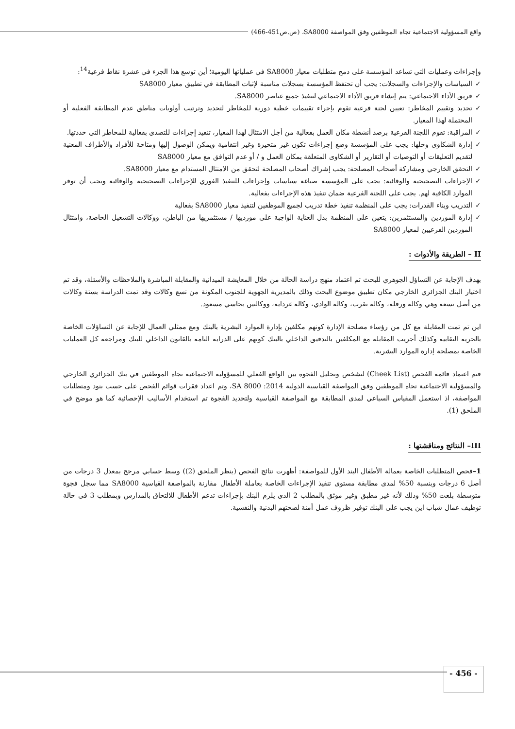واقع المسؤولية الاجتماعية تجاه الموظفين وفق المواصفة SA8000، (ص.ص451-466)
وإجراءات وعمليات التي تساعد المؤسسة على دمج متطلبات معيار SA8000 في عملياتها اليومية؛ أين توسع هذا الجزء في عشرة نقاط فرعية<sup>14</sup>:
✓ السياسات والإجراءات والسجلات: يجب أن تحتفظ المؤسسة بسجلات مناسبة لإثبات المطابقة في تطبيق معيار SA8000
✓ فريق الأداء الاجتماعي: يتم إنشاء فريق الأداء الاجتماعي لتنفيذ جميع عناصر SA8000.
✓ تحديد وتقييم المخاطر: تعيين لجنة فرعية تقوم بإجراء تقييمات خطية دورية للمخاطر لتحديد وترتيب أولويات مناطق عدم المطابقة الفعلية أو المحتملة لهذا المعيار.
✓ المراقبة: تقوم اللجنة الفرعية برصد أنشطة مكان العمل بفعالية من أجل الامتثال لهذا المعيار، تنفيذ إجراءات للتصدي بفعالية للمخاطر التي حددتها.
✓ إدارة الشكاوى وحلها: يجب على المؤسسة وضع إجراءات تكون غير متحيزة وغير انتقامية ويمكن الوصول إليها ومتاحة للأفراد والأطراف المعنية لتقديم التعليقات أو التوصيات أو التقارير أو الشكاوى المتعلقة بمكان العمل و / أو عدم التوافق مع معيار SA8000
✓ التحقق الخارجي ومشاركة أصحاب المصلحة: يجب إشراك أصحاب المصلحة لتحقق من الامتثال المستدام مع معيار SA8000.
✓ الإجراءات التصحيحية والوقائية: يجب على المؤسسة صياغة سياسات وإجراءات للتنفيذ الفوري للإجراءات التصحيحية والوقائية ويجب أن توفر الموارد الكافية لهم. يجب على اللجنة الفرعية ضمان تنفيذ هذه الإجراءات بفعالية.
✓ التدريب وبناء القدرات: يجب على المنظمة تنفيذ خطة تدريب لجميع الموظفين لتنفيذ معيار SA8000 بفعالية
✓ إدارة الموردين والمستثمرين: يتعين على المنظمة بذل العناية الواجبة على مورديها / مستثمريها من الباطن، ووكالات التشغيل الخاصة، وامتثال الموردين الفرعيين لمعيار SA8000
II – الطريقة والأدوات :
بهدف الإجابة عن التساؤل الجوهري للبحث تم اعتماد منهج دراسة الحالة من خلال المعايشة الميدانية والمقابلة المباشرة والملاحظات والأسئلة، وقد تم اختيار البنك الجزائري الخارجي مكان تطبيق موضوع البحث وذلك بالمديرية الجهوية للجنوب المكونة من تسع وكالات وقد تمت الدراسة بستة وكالات من أصل تسعة وهي وكالة ورقلة، وكالة تقرت، وكالة الوادي، وكالة غرداية، ووكالتين بحاسي مسعود.
اين تم تمت المقابلة مع كل من رؤساء مصلحة الإدارة كونهم مكلفين بإدارة الموارد البشرية بالبنك ومع ممثلي العمال للإجابة عن التساؤلات الخاصة بالحرية النقابية وكذلك أجريت المقابلة مع المكلفين بالتدقيق الداخلي بالبنك كونهم على الدراية التامة بالقانون الداخلي للبنك ومراجعة كل العمليات الخاصة بمصلحة إدارة الموارد البشرية.
فتم اعتماد قائمة الفحص (Cheek List) لتشخص وتحليل الفجوة بين الواقع الفعلي للمسؤولية الاجتماعية تجاه الموظفين في بنك الجزائري الخارجي والمسؤولية الاجتماعية تجاه الموظفين وفق المواصفة القياسية الدولية 2014: SA 8000، وتم اعداد فقرات قوائم الفحص على حسب بنود ومتطلبات المواصفة، اذ استعمل المقياس السباعي لمدى المطابقة مع المواصفة القياسية ولتحديد الفجوة تم استخدام الأساليب الإحصائية كما هو موضح في الملحق (1).
III– النتائج ومناقشتها :
1–فحص المتطلبات الخاصة بعمالة الأطفال البند الأول للمواصفة: أظهرت نتائج الفحص (ينظر الملحق (2)) وسط حسابي مرجح بمعدل 3 درجات من أصل 6 درجات وبنسبة 50% لمدى مطابقة مستوى تنفيذ الإجراءات الخاصة بعاملة الأطفال مقارنة بالمواصفة القياسية SA8000 مما سجل فجوة متوسطة بلغت 50% وذلك لأنه غير مطبق وغير موثق بالمطلب 2 الذي يلزم البنك بإجراءات تدعم الأطفال للالتحاق بالمدارس وبمطلب 3 في حالة توظيف عمال شباب اين يجب على البنك توفير ظروف عمل أمنة لصحتهم البدنية والنفسية.
- 456 -